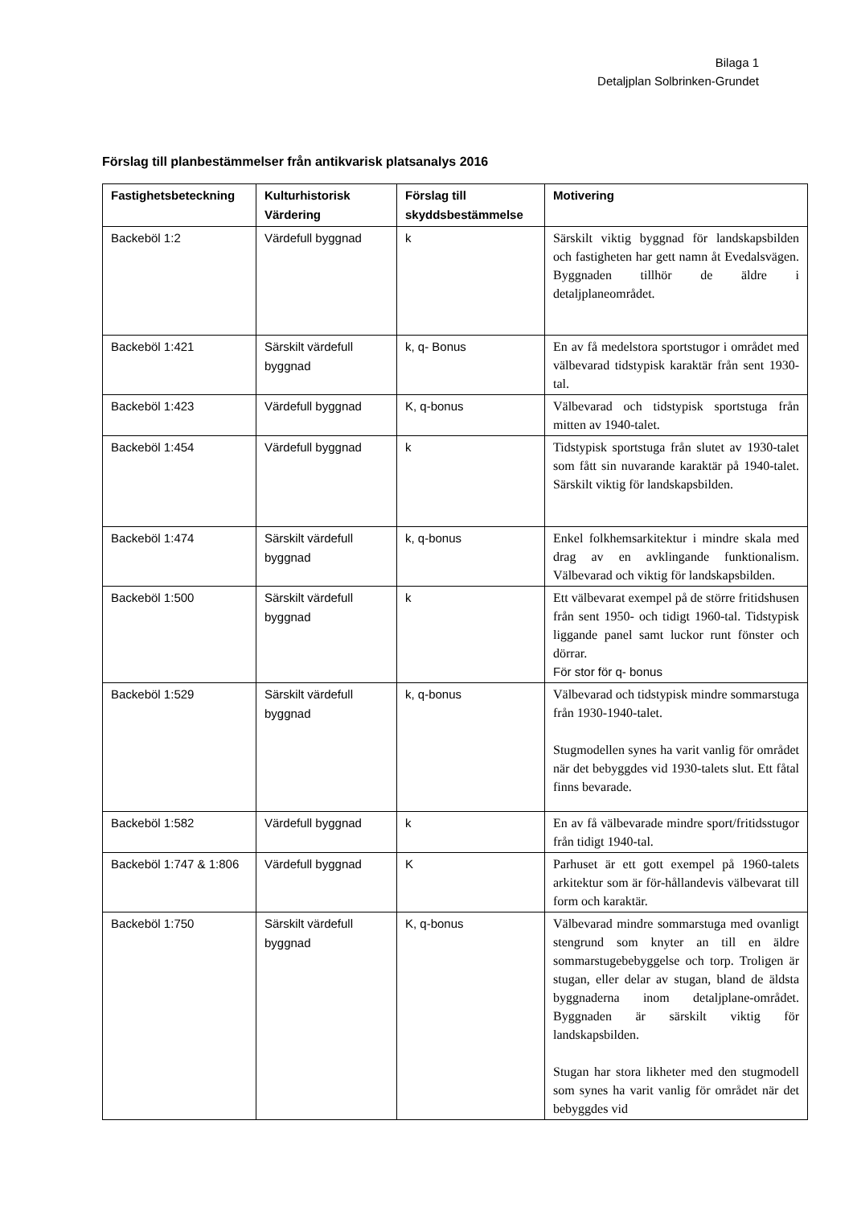Bilaga 1
Detaljplan Solbrinken-Grundet
Förslag till planbestämmelser från antikvarisk platsanalys 2016
| Fastighetsbeteckning | Kulturhistorisk Värdering | Förslag till skyddsbestämmelse | Motivering |
| --- | --- | --- | --- |
| Backeböl 1:2 | Värdefull byggnad | k | Särskilt viktig byggnad för landskapsbilden och fastigheten har gett namn åt Evedalsvägen. Byggnaden tillhör de äldre i detaljplaneområdet. |
| Backeböl 1:421 | Särskilt värdefull byggnad | k, q- Bonus | En av få medelstora sportstugor i området med välbevarad tidstypisk karaktär från sent 1930-tal. |
| Backeböl 1:423 | Värdefull byggnad | K, q-bonus | Välbevarad och tidstypisk sportstuga från mitten av 1940-talet. |
| Backeböl 1:454 | Värdefull byggnad | k | Tidstypisk sportstuga från slutet av 1930-talet som fått sin nuvarande karaktär på 1940-talet. Särskilt viktig för landskapsbilden. |
| Backeböl 1:474 | Särskilt värdefull byggnad | k, q-bonus | Enkel folkhemsarkitektur i mindre skala med drag av en avklingande funktionalism. Välbevarad och viktig för landskapsbilden. |
| Backeböl 1:500 | Särskilt värdefull byggnad | k | Ett välbevarat exempel på de större fritidshusen från sent 1950- och tidigt 1960-tal. Tidstypisk liggande panel samt luckor runt fönster och dörrar. För stor för q- bonus |
| Backeböl 1:529 | Särskilt värdefull byggnad | k, q-bonus | Välbevarad och tidstypisk mindre sommarstuga från 1930-1940-talet. Stugmodellen synes ha varit vanlig för området när det bebyggdes vid 1930-talets slut. Ett fåtal finns bevarade. |
| Backeböl 1:582 | Värdefull byggnad | k | En av få välbevarade mindre sport/fritidsstugor från tidigt 1940-tal. |
| Backeböl 1:747 & 1:806 | Värdefull byggnad | K | Parhuset är ett gott exempel på 1960-talets arkitektur som är för-hållandevis välbevarat till form och karaktär. |
| Backeböl 1:750 | Särskilt värdefull byggnad | K, q-bonus | Välbevarad mindre sommarstuga med ovanligt stengrund som knyter an till en äldre sommarstugebebyggelse och torp. Troligen är stugan, eller delar av stugan, bland de äldsta byggnaderna inom detaljplane-området. Byggnaden är särskilt viktig för landskapsbilden. Stugan har stora likheter med den stugmodell som synes ha varit vanlig för området när det bebyggdes vid |